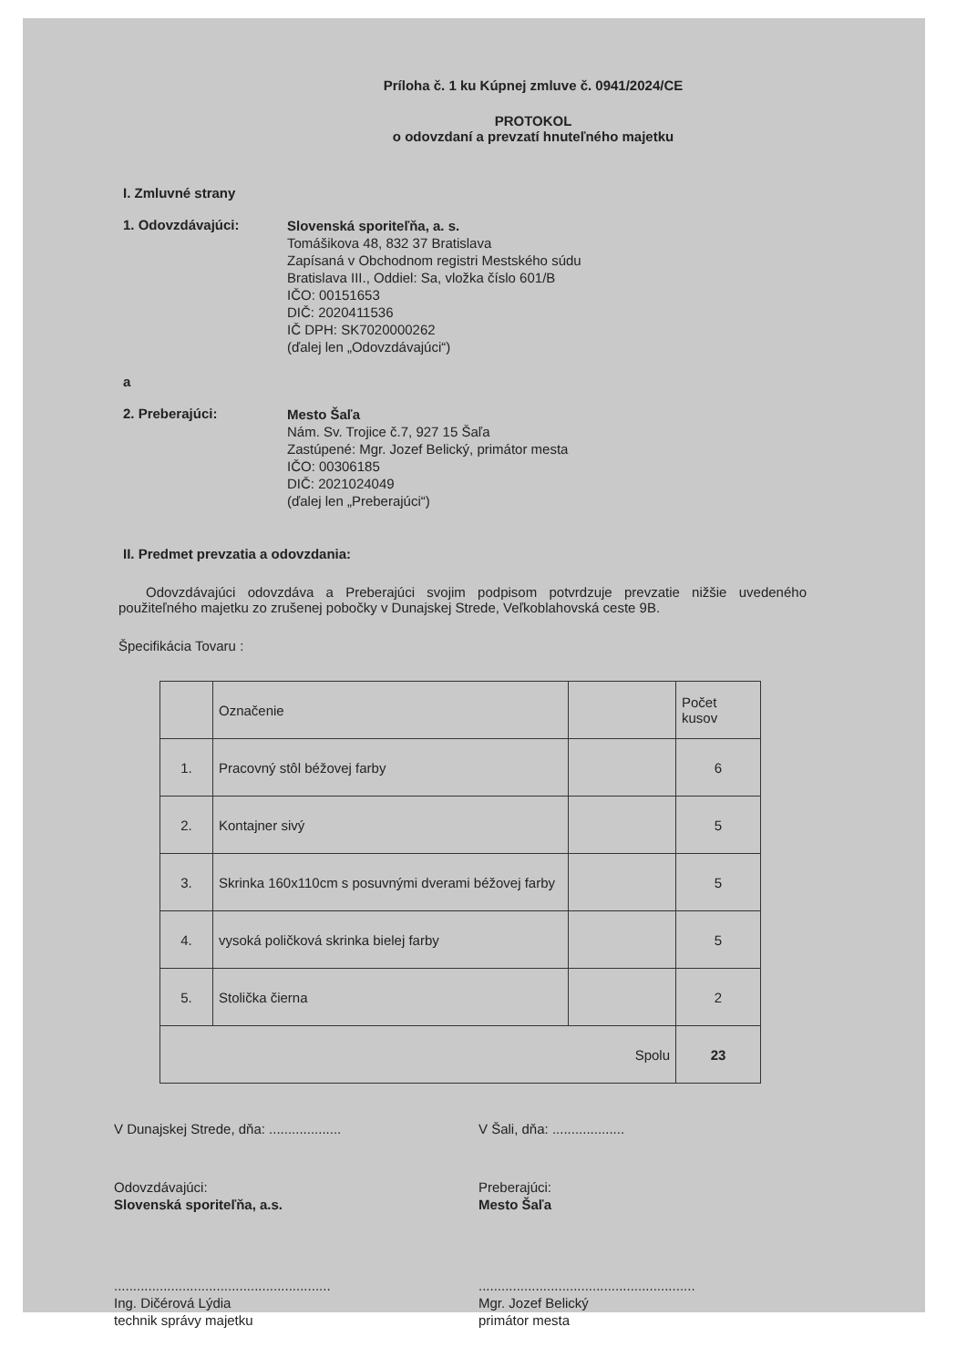Príloha č. 1 ku Kúpnej zmluve č. 0941/2024/CE
PROTOKOL
o odovzdaní a prevzatí hnuteľného majetku
I. Zmluvné strany
1. Odovzdávajúci:
Slovenská sporiteľňa, a. s.
Tomášikova 48, 832 37 Bratislava
Zapísaná v Obchodnom registri Mestského súdu
Bratislava III., Oddiel: Sa, vložka číslo 601/B
IČO: 00151653
DIČ: 2020411536
IČ DPH: SK7020000262
(ďalej len „Odovzdávajúci“)
a
2. Preberajúci:
Mesto Šaľa
Nám. Sv. Trojice č.7, 927 15 Šaľa
Zastúpené: Mgr. Jozef Belický, primátor mesta
IČO: 00306185
DIČ: 2021024049
(ďalej len „Preberajúci“)
II. Predmet prevzatia a odovzdania:
Odovzdávajúci odovzdáva a Preberajúci svojim podpisom potvrdzuje prevzatie nižšie uvedeného použiteľného majetku zo zrušenej pobočky v Dunajskej Strede, Veľkoblahovská ceste 9B.
Špecifikácia Tovaru :
| | Označenie | | Počet kusov |
| --- | --- | --- | --- |
| 1. | Pracovný stôl béžovej farby | | 6 |
| 2. | Kontajner sivý | | 5 |
| 3. | Skrinka 160x110cm s posuvnými dverami béžovej farby | | 5 |
| 4. | vysoká poličková skrinka bielej farby | | 5 |
| 5. | Stolička čierna | | 2 |
| Spolu | | | 23 |
V Dunajskej Strede, dňa: ................... V Šali, dňa: ...................
Odovzdávajúci:
Slovenská sporiteľňa, a.s.
Preberajúci:
Mesto Šaľa
.........................................................
Ing. Dičérová Lýdia
technik správy majetku
.........................................................
Mgr. Jozef Belický
primátor mesta